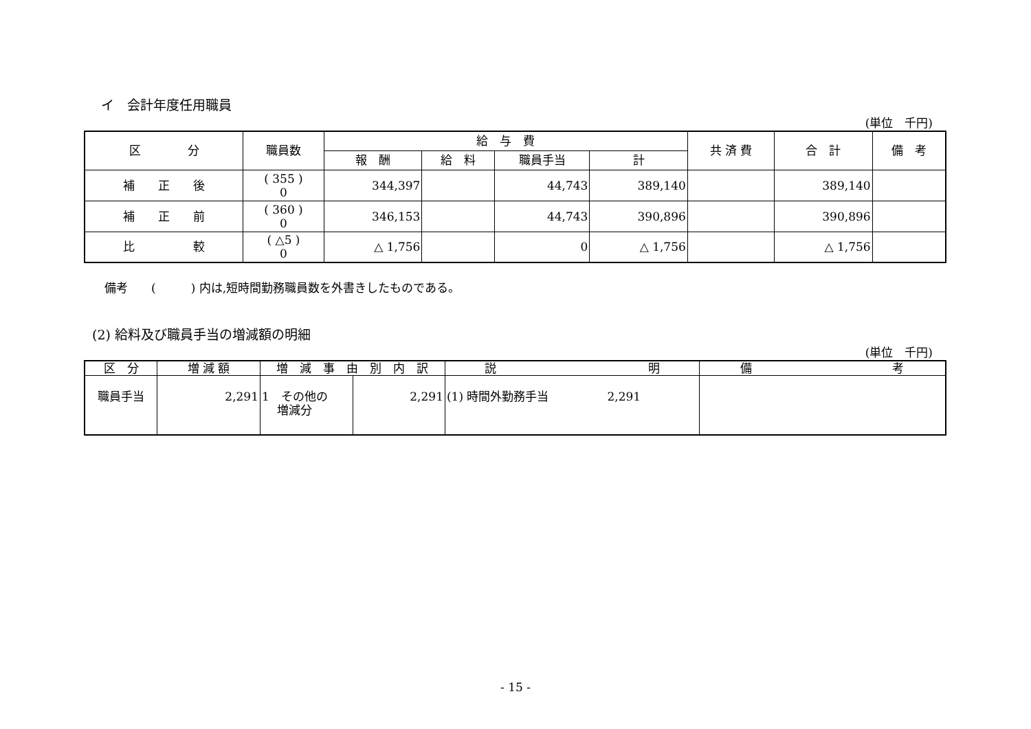イ　会計年度任用職員
(単位　千円)
| 区 分 | 職員数 | 給 与 費 | | | | 共 済 費 | 合 計 | 備 考 |
| --- | --- | --- | --- | --- | --- | --- | --- | --- |
| | | 報 酬 | 給 料 | 職員手当 | 計 | | | |
| 補 正 後 | ( 355 ) 0 | 344,397 | | 44,743 | 389,140 | | 389,140 | |
| 補 正 前 | ( 360 ) 0 | 346,153 | | 44,743 | 390,896 | | 390,896 | |
| 比 較 | ( △5 ) 0 | △ 1,756 | | 0 | △ 1,756 | | △ 1,756 | |
備考　　(　　　) 内は,短時間勤務職員数を外書きしたものである。
(2) 給料及び職員手当の増減額の明細
(単位　千円)
| 区 分 | 増 減 額 | 増 減 事 由 別 内 訳 | | 説 明 | 備 考 |
| --- | --- | --- | --- | --- | --- |
| 職員手当 | 2,291 | 1 その他の 増減分 | 2,291 | (1) 時間外勤務手当 2,291 | |
- 15 -